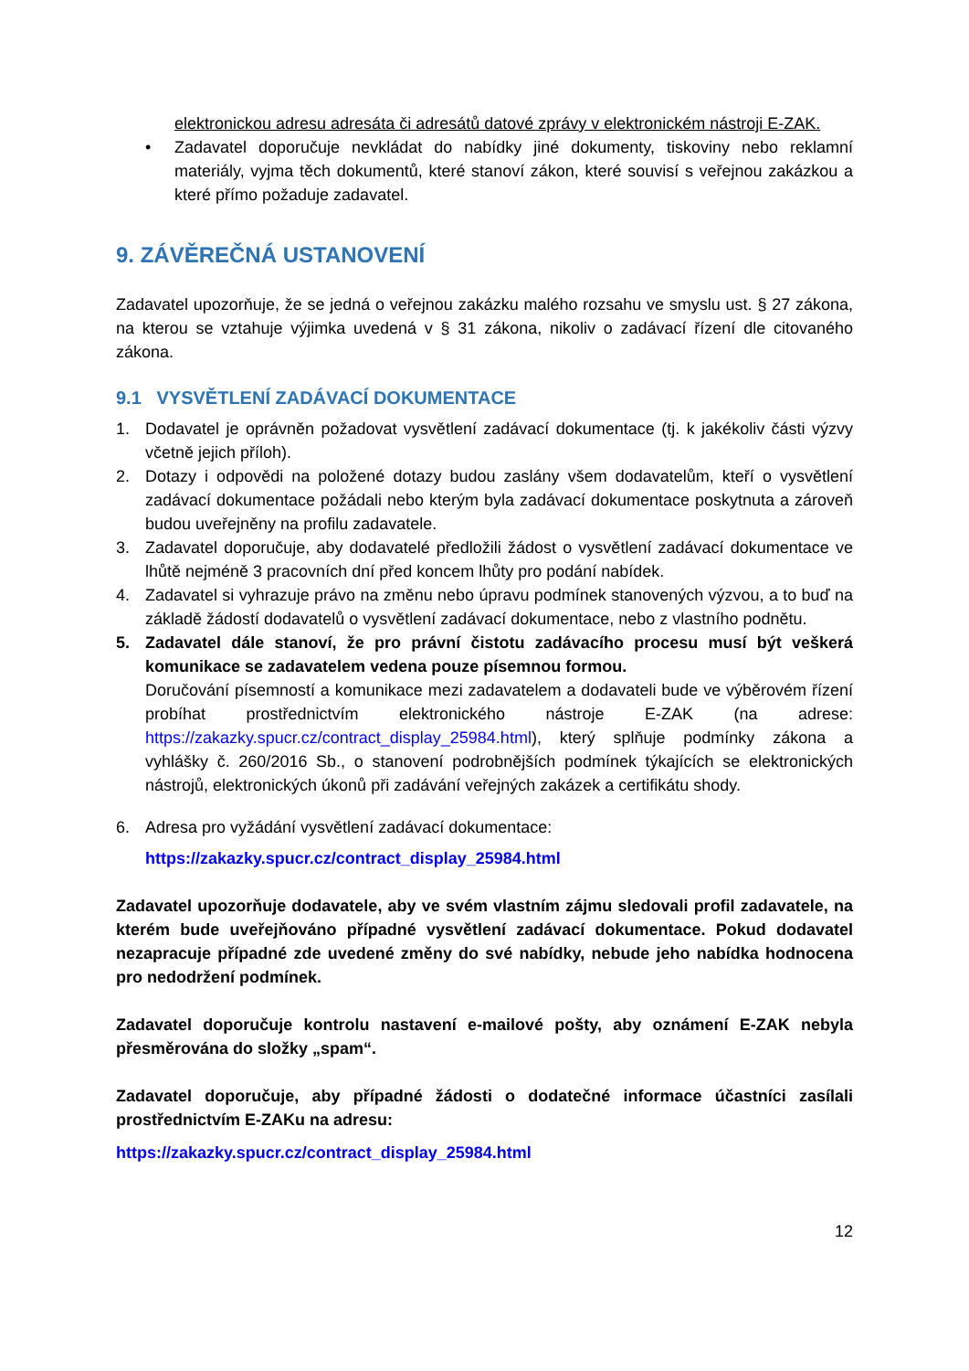elektronickou adresu adresáta či adresátů datové zprávy v elektronickém nástroji E-ZAK.
• Zadavatel doporučuje nevkládat do nabídky jiné dokumenty, tiskoviny nebo reklamní materiály, vyjma těch dokumentů, které stanoví zákon, které souvisí s veřejnou zakázkou a které přímo požaduje zadavatel.
9. ZÁVĚREČNÁ USTANOVENÍ
Zadavatel upozorňuje, že se jedná o veřejnou zakázku malého rozsahu ve smyslu ust. § 27 zákona, na kterou se vztahuje výjimka uvedená v § 31 zákona, nikoliv o zadávací řízení dle citovaného zákona.
9.1 VYSVĚTLENÍ ZADÁVACÍ DOKUMENTACE
1. Dodavatel je oprávněn požadovat vysvětlení zadávací dokumentace (tj. k jakékoliv části výzvy včetně jejich příloh).
2. Dotazy i odpovědi na položené dotazy budou zaslány všem dodavatelům, kteří o vysvětlení zadávací dokumentace požádali nebo kterým byla zadávací dokumentace poskytnuta a zároveň budou uveřejněny na profilu zadavatele.
3. Zadavatel doporučuje, aby dodavatelé předložili žádost o vysvětlení zadávací dokumentace ve lhůtě nejméně 3 pracovních dní před koncem lhůty pro podání nabídek.
4. Zadavatel si vyhrazuje právo na změnu nebo úpravu podmínek stanovených výzvou, a to buď na základě žádostí dodavatelů o vysvětlení zadávací dokumentace, nebo z vlastního podnětu.
5. Zadavatel dále stanoví, že pro právní čistotu zadávacího procesu musí být veškerá komunikace se zadavatelem vedena pouze písemnou formou.
Doručování písemností a komunikace mezi zadavatelem a dodavateli bude ve výběrovém řízení probíhat prostřednictvím elektronického nástroje E-ZAK (na adrese: https://zakazky.spucr.cz/contract_display_25984.html), který splňuje podmínky zákona a vyhlášky č. 260/2016 Sb., o stanovení podrobnějších podmínek týkajících se elektronických nástrojů, elektronických úkonů při zadávání veřejných zakázek a certifikátu shody.
6. Adresa pro vyžádání vysvětlení zadávací dokumentace:
https://zakazky.spucr.cz/contract_display_25984.html
Zadavatel upozorňuje dodavatele, aby ve svém vlastním zájmu sledovali profil zadavatele, na kterém bude uveřejňováno případné vysvětlení zadávací dokumentace. Pokud dodavatel nezapracuje případné zde uvedené změny do své nabídky, nebude jeho nabídka hodnocena pro nedodržení podmínek.
Zadavatel doporučuje kontrolu nastavení e-mailové pošty, aby oznámení E-ZAK nebyla přesměrována do složky „spam“.
Zadavatel doporučuje, aby případné žádosti o dodatečné informace účastníci zasílali prostřednictvím E-ZAKu na adresu:
https://zakazky.spucr.cz/contract_display_25984.html
12